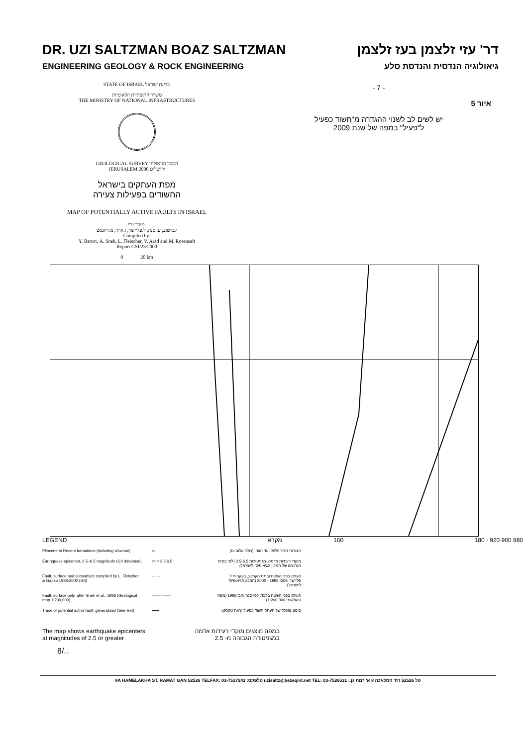DR. UZI SALTZMAN BOAZ SALTZMAN דר' עזי זלצמן בעז זלצמן
ENGINEERING GEOLOGY & ROCK ENGINEERING גיאולוגיה הנדסית והנדסת סלע
STATE OF ISRAEL מדינת ישראל
משרד התשתיות הלאומיות
THE MINISTRY OF NATIONAL INFRASTRUCTURES
GEOLOGICAL SURVEY המכון הגיאולוגי
JERUSALEM 2000 ירושלים
מפת העתקים בישראל
החשודים בפעילות צעירה
MAP OF POTENTIALLY ACTIVE FAULTS IN ISRAEL
נערך ע"י:
י.ברטוב, ע. סנה, ל.פליישר, ו.ארד, מ.רוזנסט
Compiled by:
Y. Bartov, A. Sneh, L. Fleischer, V. Arad and M. Rosensaft
Report GSI/23/2000
0 20 km
- 7 -
איור 5
יש לשים לב לשנוי ההגדרה מ"חשוד כפעיל
ל"פעיל" במפה של שנת 2009
LEGEND מקרא 160 180 · 920 900 880
Pliocene to Recent formations (including alluvium)
▭
תצורות מגיל פליוקן עד הווה, (כולל אלוביום)
Earthquake epicenter, 2.5–6.5 magnitude (GII database)
○○○ 2.5 6.5
מוקדי רעידות אדמה, מגניטודות 2.5-6.5 (לפי בסיס הנתונים של המכון הגיאופיסי לישראל)
Fault, surface and subsurface compiled by L. Fleischer & Gapso 1998-2000 (GII)
- - - -
העתק בפני השטח ובתת הקרקע, בעקבות ל. פליישר וגפסו 1998 - 2000 (המכון הגיאופיסי לישראל)
Fault, surface only, after Sneh et al., 1998 (Geological map 1:200,000)
—— - ——
העתק בפני השטח בלבד, לפי סנה וחב' 1998 (מפה גיאולוגית 1:200,000)
Trace of potential active fault, generalized (See text)
━━━
סימון מוכלל של העתק חשוד כפעיל (ראה טקסט)
The map shows earthquake epicenters
at magnitudes of 2.5 or greater
במפה מוצגים מוקדי רעידות אדמה
במגניטודה הגבוהה מ- 2.5
8/..
8A HAMELAKHA ST. RAMAT GAN 52526 TELFAX: 03-7527242 :טלפקס uzisaltz@bezeqint.net TEL: 03-7526531 :.טל 52526 רח' המלאכה 8 א' רמת גן